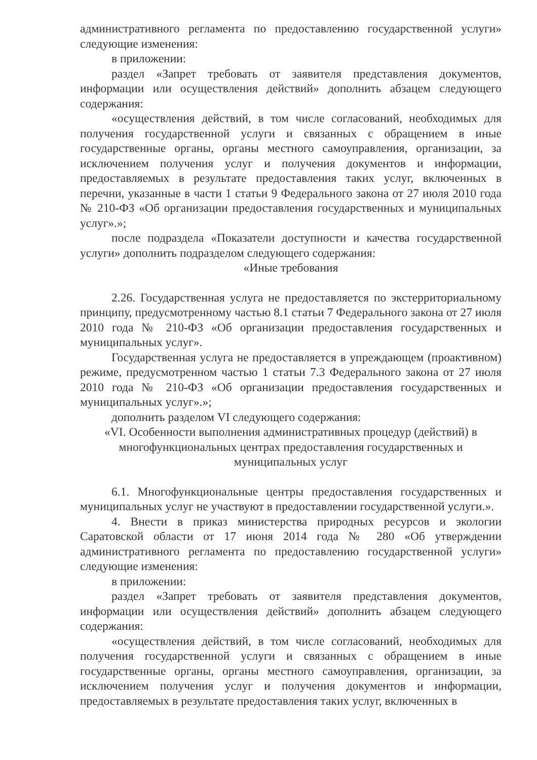административного регламента по предоставлению государственной услуги» следующие изменения:
в приложении:
раздел «Запрет требовать от заявителя представления документов, информации или осуществления действий» дополнить абзацем следующего содержания:
«осуществления действий, в том числе согласований, необходимых для получения государственной услуги и связанных с обращением в иные государственные органы, органы местного самоуправления, организации, за исключением получения услуг и получения документов и информации, предоставляемых в результате предоставления таких услуг, включенных в перечни, указанные в части 1 статьи 9 Федерального закона от 27 июля 2010 года № 210-ФЗ «Об организации предоставления государственных и муниципальных услуг».»;
после подраздела «Показатели доступности и качества государственной услуги» дополнить подразделом следующего содержания:
«Иные требования
2.26. Государственная услуга не предоставляется по экстерриториальному принципу, предусмотренному частью 8.1 статьи 7 Федерального закона от 27 июля 2010 года № 210-ФЗ «Об организации предоставления государственных и муниципальных услуг».
Государственная услуга не предоставляется в упреждающем (проактивном) режиме, предусмотренном частью 1 статьи 7.3 Федерального закона от 27 июля 2010 года № 210-ФЗ «Об организации предоставления государственных и муниципальных услуг».»;
дополнить разделом VI следующего содержания:
«VI. Особенности выполнения административных процедур (действий) в многофункциональных центрах предоставления государственных и муниципальных услуг
6.1. Многофункциональные центры предоставления государственных и муниципальных услуг не участвуют в предоставлении государственной услуги.».
4. Внести в приказ министерства природных ресурсов и экологии Саратовской области от 17 июня 2014 года № 280 «Об утверждении административного регламента по предоставлению государственной услуги» следующие изменения:
в приложении:
раздел «Запрет требовать от заявителя представления документов, информации или осуществления действий» дополнить абзацем следующего содержания:
«осуществления действий, в том числе согласований, необходимых для получения государственной услуги и связанных с обращением в иные государственные органы, органы местного самоуправления, организации, за исключением получения услуг и получения документов и информации, предоставляемых в результате предоставления таких услуг, включенных в